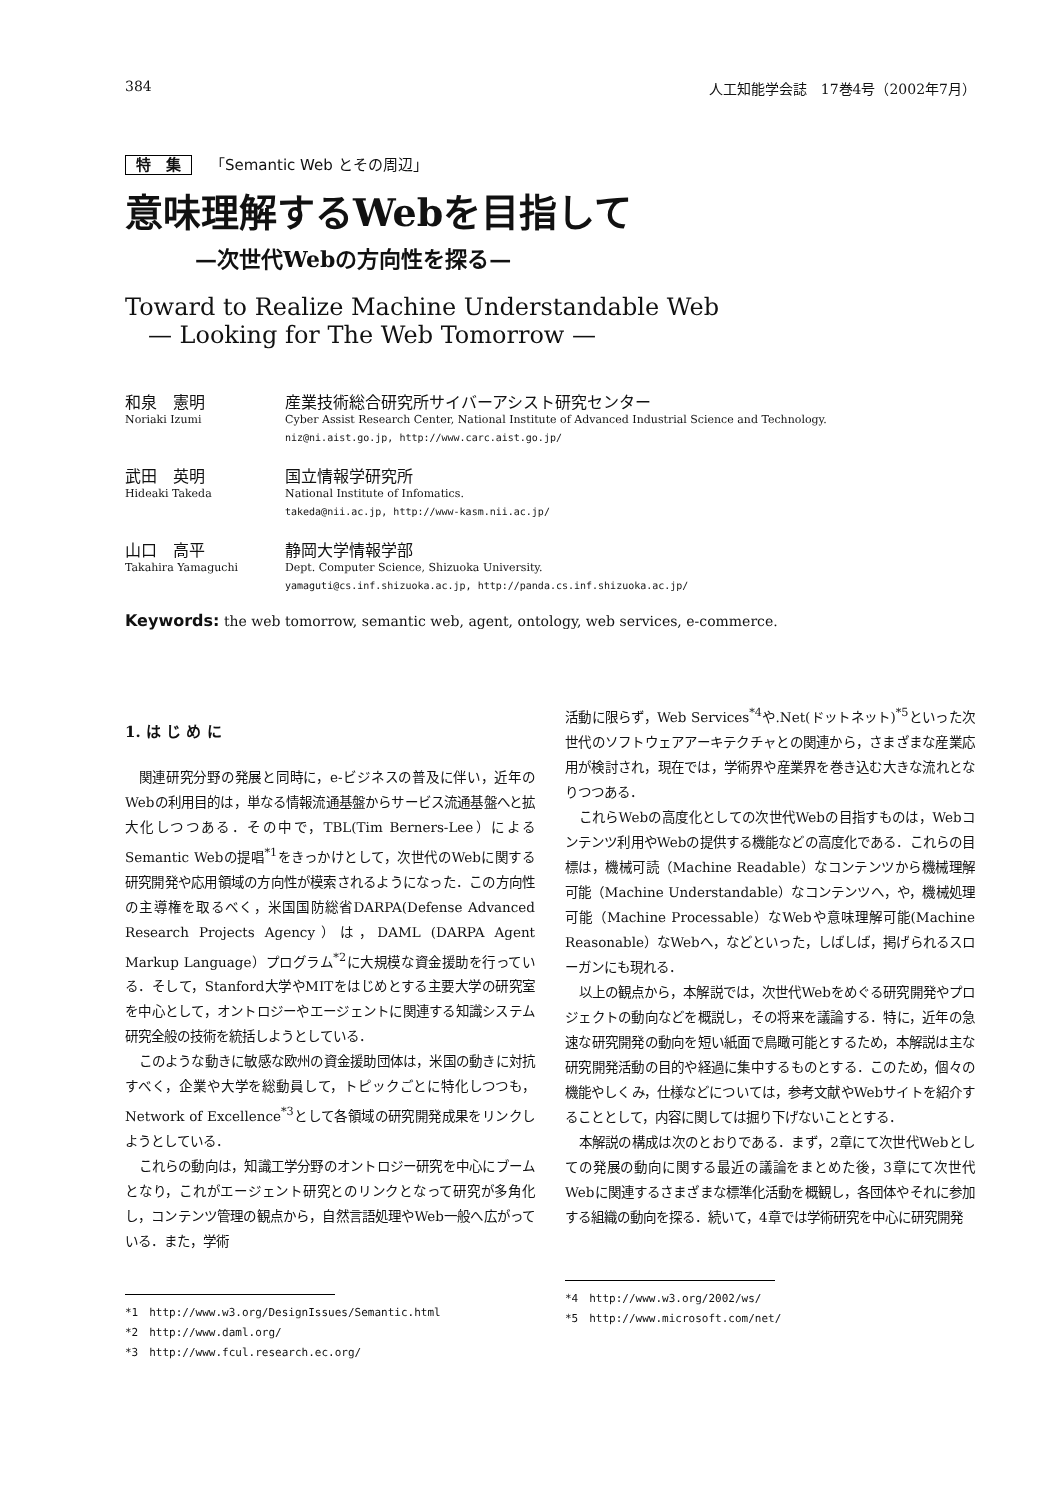384 人工知能学会誌　17巻4号（2002年7月）
特　集 「Semantic Web とその周辺」
意味理解するWebを目指して
—次世代Webの方向性を探る—
Toward to Realize Machine Understandable Web
— Looking for The Web Tomorrow —
和泉　憲明
Noriaki Izumi
産業技術総合研究所サイバーアシスト研究センター
Cyber Assist Research Center, National Institute of Advanced Industrial Science and Technology.
niz@ni.aist.go.jp, http://www.carc.aist.go.jp/
武田　英明
Hideaki Takeda
国立情報学研究所
National Institute of Infomatics.
takeda@nii.ac.jp, http://www-kasm.nii.ac.jp/
山口　高平
Takahira Yamaguchi
静岡大学情報学部
Dept. Computer Science, Shizuoka University.
yamaguti@cs.inf.shizuoka.ac.jp, http://panda.cs.inf.shizuoka.ac.jp/
Keywords: the web tomorrow, semantic web, agent, ontology, web services, e-commerce.
1. は じ め に
関連研究分野の発展と同時に，e-ビジネスの普及に伴い，近年のWebの利用目的は，単なる情報流通基盤からサービス流通基盤へと拡大化しつつある．その中で，TBL(Tim Berners-Lee）によるSemantic Webの提唱<sup>*1</sup>をきっかけとして，次世代のWebに関する研究開発や応用領域の方向性が模索されるようになった．この方向性の主導権を取るべく，米国国防総省DARPA(Defense Advanced Research Projects Agency）は，DAML (DARPA Agent Markup Language）プログラム<sup>*2</sup>に大規模な資金援助を行っている．そして，Stanford大学やMITをはじめとする主要大学の研究室を中心として，オントロジーやエージェントに関連する知識システム研究全般の技術を統括しようとしている．
このような動きに敏感な欧州の資金援助団体は，米国の動きに対抗すべく，企業や大学を総動員して，トピックごとに特化しつつも，Network of Excellence<sup>*3</sup>として各領域の研究開発成果をリンクしようとしている．
これらの動向は，知識工学分野のオントロジー研究を中心にブームとなり，これがエージェント研究とのリンクとなって研究が多角化し，コンテンツ管理の観点から，自然言語処理やWeb一般へ広がっている．また，学術
*1　http://www.w3.org/DesignIssues/Semantic.html
*2　http://www.daml.org/
*3　http://www.fcul.research.ec.org/
活動に限らず，Web Services<sup>*4</sup>や.Net(ドットネット)<sup>*5</sup>といった次世代のソフトウェアアーキテクチャとの関連から，さまざまな産業応用が検討され，現在では，学術界や産業界を巻き込む大きな流れとなりつつある．
これらWebの高度化としての次世代Webの目指すものは，Webコンテンツ利用やWebの提供する機能などの高度化である．これらの目標は，機械可読（Machine Readable）なコンテンツから機械理解可能（Machine Understandable）なコンテンツへ，や，機械処理可能（Machine Processable）なWebや意味理解可能(Machine Reasonable）なWebへ，などといった，しばしば，掲げられるスローガンにも現れる．
以上の観点から，本解説では，次世代Webをめぐる研究開発やプロジェクトの動向などを概説し，その将来を議論する．特に，近年の急速な研究開発の動向を短い紙面で鳥瞰可能とするため，本解説は主な研究開発活動の目的や経過に集中するものとする．このため，個々の機能やしくみ，仕様などについては，参考文献やWebサイトを紹介することとして，内容に関しては掘り下げないこととする．
本解説の構成は次のとおりである．まず，2章にて次世代Webとしての発展の動向に関する最近の議論をまとめた後，3章にて次世代Webに関連するさまざまな標準化活動を概観し，各団体やそれに参加する組織の動向を探る．続いて，4章では学術研究を中心に研究開発
*4　http://www.w3.org/2002/ws/
*5　http://www.microsoft.com/net/